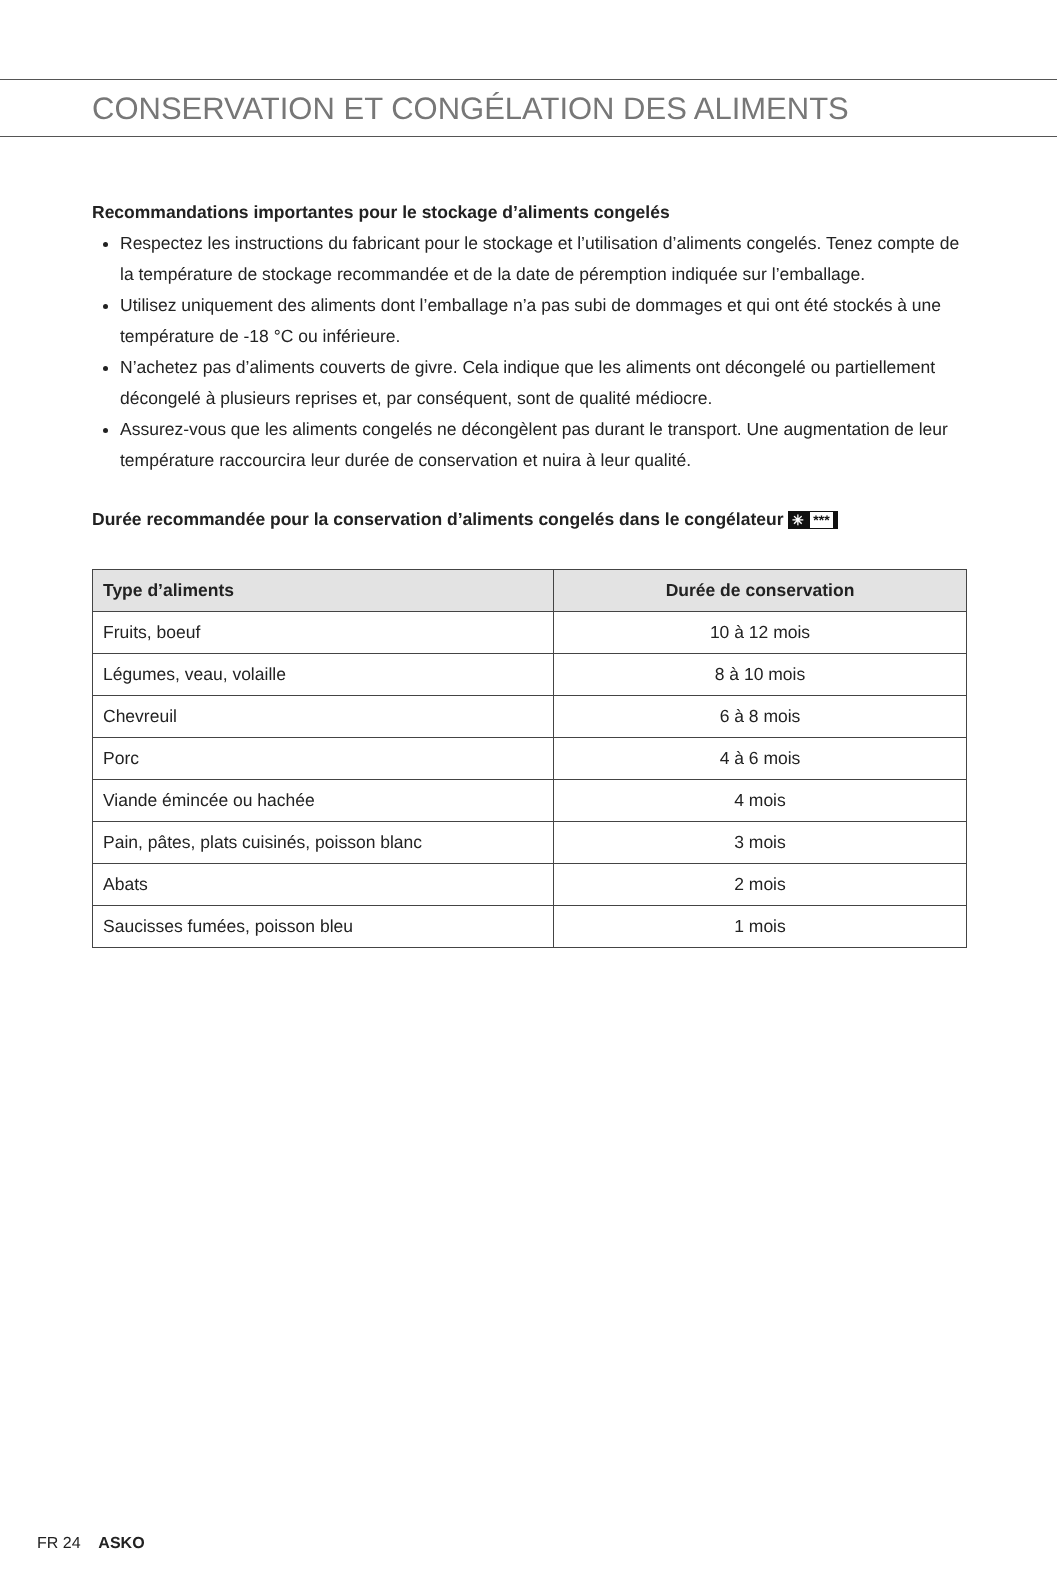CONSERVATION ET CONGÉLATION DES ALIMENTS
Recommandations importantes pour le stockage d’aliments congelés
Respectez les instructions du fabricant pour le stockage et l’utilisation d’aliments congelés. Tenez compte de la température de stockage recommandée et de la date de péremption indiquée sur l’emballage.
Utilisez uniquement des aliments dont l’emballage n’a pas subi de dommages et qui ont été stockés à une température de -18 °C ou inférieure.
N’achetez pas d’aliments couverts de givre. Cela indique que les aliments ont décongelé ou partiellement décongelé à plusieurs reprises et, par conséquent, sont de qualité médiocre.
Assurez-vous que les aliments congelés ne décongèlent pas durant le transport. Une augmentation de leur température raccourcira leur durée de conservation et nuira à leur qualité.
Durée recommandée pour la conservation d’aliments congelés dans le congélateur ✳ ***
| Type d’aliments | Durée de conservation |
| --- | --- |
| Fruits, boeuf | 10 à 12 mois |
| Légumes, veau, volaille | 8 à 10 mois |
| Chevreuil | 6 à 8 mois |
| Porc | 4 à 6 mois |
| Viande émincée ou hachée | 4 mois |
| Pain, pâtes, plats cuisinés, poisson blanc | 3 mois |
| Abats | 2 mois |
| Saucisses fumées, poisson bleu | 1 mois |
FR 24 ASKO